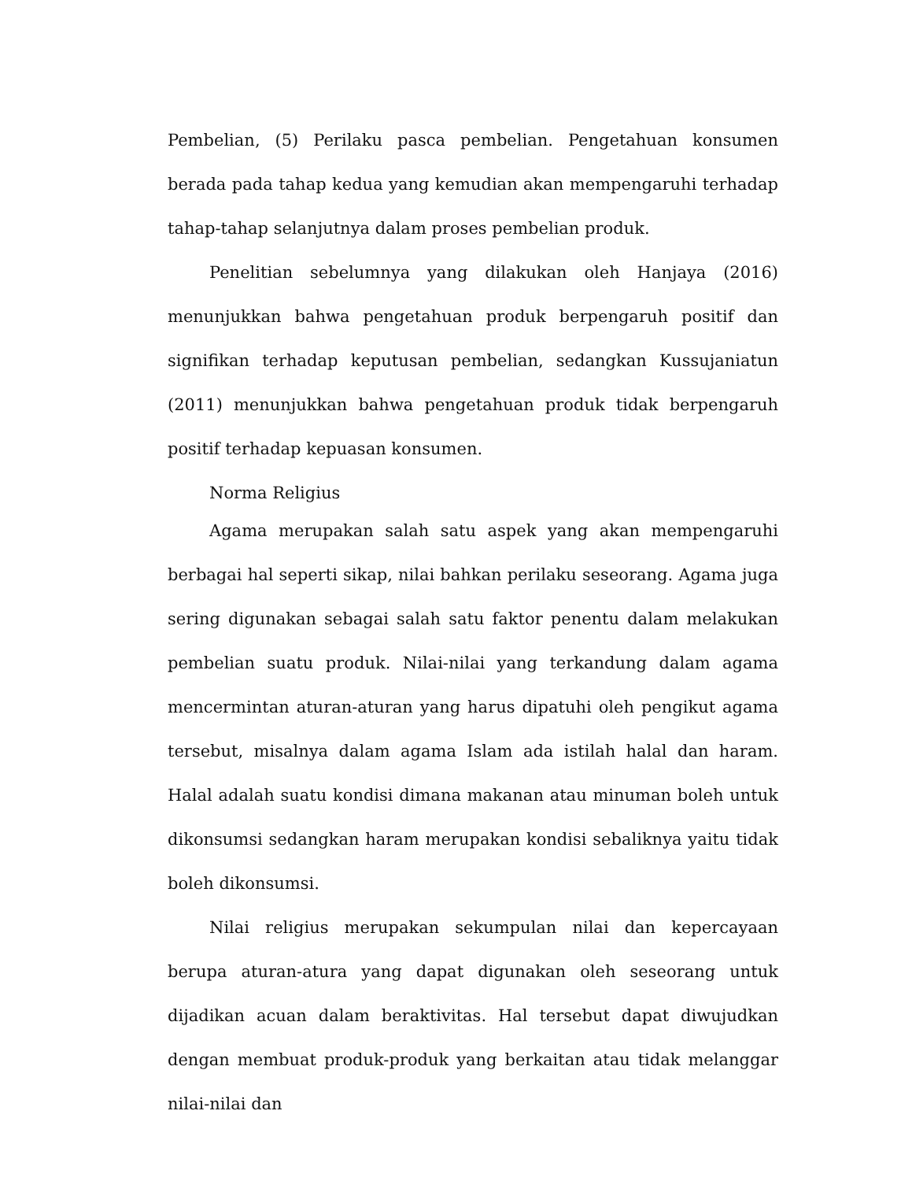Pembelian, (5) Perilaku pasca pembelian. Pengetahuan konsumen berada pada tahap kedua yang kemudian akan mempengaruhi terhadap tahap-tahap selanjutnya dalam proses pembelian produk.
Penelitian sebelumnya yang dilakukan oleh Hanjaya (2016) menunjukkan bahwa pengetahuan produk berpengaruh positif dan signifikan terhadap keputusan pembelian, sedangkan Kussujaniatun (2011) menunjukkan bahwa pengetahuan produk tidak berpengaruh positif terhadap kepuasan konsumen.
Norma Religius
Agama merupakan salah satu aspek yang akan mempengaruhi berbagai hal seperti sikap, nilai bahkan perilaku seseorang. Agama juga sering digunakan sebagai salah satu faktor penentu dalam melakukan pembelian suatu produk. Nilai-nilai yang terkandung dalam agama mencermintan aturan-aturan yang harus dipatuhi oleh pengikut agama tersebut, misalnya dalam agama Islam ada istilah halal dan haram. Halal adalah suatu kondisi dimana makanan atau minuman boleh untuk dikonsumsi sedangkan haram merupakan kondisi sebaliknya yaitu tidak boleh dikonsumsi.
Nilai religius merupakan sekumpulan nilai dan kepercayaan berupa aturan-atura yang dapat digunakan oleh seseorang untuk dijadikan acuan dalam beraktivitas. Hal tersebut dapat diwujudkan dengan membuat produk-produk yang berkaitan atau tidak melanggar nilai-nilai dan